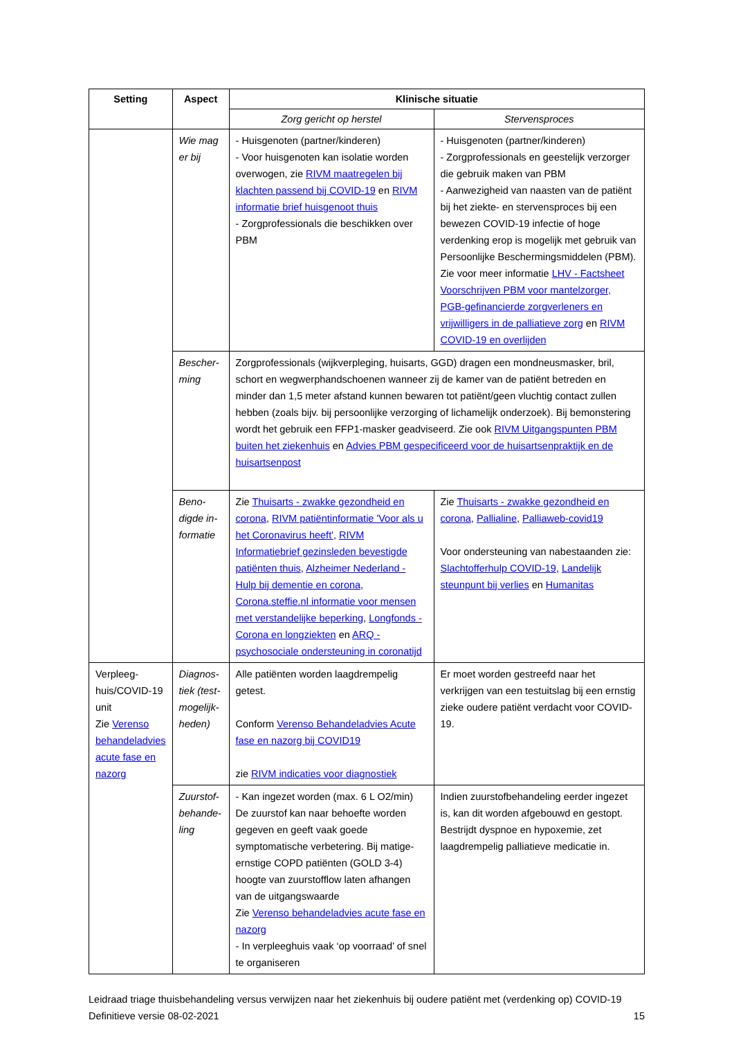| Setting | Aspect | Klinische situatie | |
| --- | --- | --- | --- |
| | | Zorg gericht op herstel | Stervensproces |
| | Wie mag er bij | - Huisgenoten (partner/kinderen) - Voor huisgenoten kan isolatie worden overwogen, zie RIVM maatregelen bij klachten passend bij COVID-19 en RIVM informatie brief huisgenoot thuis - Zorgprofessionals die beschikken over PBM | - Huisgenoten (partner/kinderen) - Zorgprofessionals en geestelijk verzorger die gebruik maken van PBM - Aanwezigheid van naasten van de patiënt bij het ziekte- en stervensproces bij een bewezen COVID-19 infectie of hoge verdenking erop is mogelijk met gebruik van Persoonlijke Beschermingsmiddelen (PBM). Zie voor meer informatie LHV - Factsheet Voorschrijven PBM voor mantelzorger, PGB-gefinancierde zorgverleners en vrijwilligers in de palliatieve zorg en RIVM COVID-19 en overlijden |
| | Bescher­ming | Zorgprofessionals (wijkverpleging, huisarts, GGD) dragen een mondneusmasker, bril, schort en wegwerphandschoenen wanneer zij de kamer van de patiënt betreden en minder dan 1,5 meter afstand kunnen bewaren tot patiënt/geen vluchtig contact zullen hebben (zoals bijv. bij persoonlijke verzorging of lichamelijk onderzoek). Bij bemonstering wordt het gebruik een FFP1-masker geadviseerd. Zie ook RIVM Uitgangspunten PBM buiten het ziekenhuis en Advies PBM gespecificeerd voor de huisartsenpraktijk en de huisartsenpost | |
| | Beno­digde in­formatie | Zie Thuisarts - zwakke gezondheid en corona , RIVM patiëntinformatie 'Voor als u het Coronavirus heeft' , RIVM Informatiebrief gezinsleden bevestigde patiënten thuis , Alzheimer Nederland - Hulp bij dementie en corona , Corona.steffie.nl informatie voor mensen met verstandelijke beperking , Longfonds - Corona en longziekten en ARQ - psychosociale ondersteuning in coronatijd | Zie Thuisarts - zwakke gezondheid en corona , Pallialine , Palliaweb-covid19 Voor ondersteuning van nabestaanden zie: Slachtofferhulp COVID-19 , Landelijk steunpunt bij verlies en Humanitas |
| Verpleeg­huis/COVID-19 unit Zie Verenso behandeladvies acute fase en nazorg | Diagnos­tiek (test­mogelijk­heden) | Alle patiënten worden laagdrempelig getest. Conform Verenso Behandeladvies Acute fase en nazorg bij COVID19 zie RIVM indicaties voor diagnostiek | Er moet worden gestreefd naar het verkrijgen van een testuitslag bij een ernstig zieke oudere patiënt verdacht voor COVID-19. |
| | Zuurstof­behande­ling | - Kan ingezet worden (max. 6 L O2/min) De zuurstof kan naar behoefte worden gegeven en geeft vaak goede symptomatische verbetering. Bij matige-ernstige COPD patiënten (GOLD 3-4) hoogte van zuurstofflow laten afhangen van de uitgangswaarde Zie Verenso behandeladvies acute fase en nazorg - In verpleeghuis vaak ‘op voorraad’ of snel te organiseren | Indien zuurstofbehandeling eerder ingezet is, kan dit worden afgebouwd en gestopt. Bestrijdt dyspnoe en hypoxemie, zet laagdrempelig palliatieve medicatie in. |
Leidraad triage thuisbehandeling versus verwijzen naar het ziekenhuis bij oudere patiënt met (verdenking op) COVID-19
Definitieve versie 08-02-2021 15